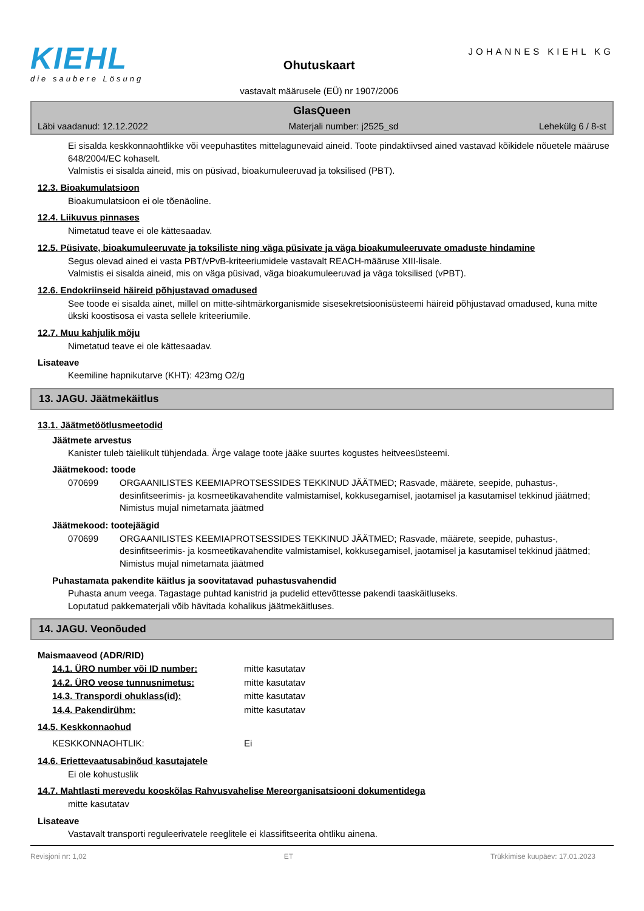KIEHL
die saubere Lösung
Ohutuskaart
vastavalt määrusele (EÜ) nr 1907/2006
JOHANNES KIEHL KG
GlasQueen
Läbi vaadanud: 12.12.2022 Materjali number: j2525_sd Lehekülg 6 / 8-st
Ei sisalda keskkonnaohtlikke või veepuhastites mittelagunevaid aineid. Toote pindaktiivsed ained vastavad kõikidele nõuetele määruse 648/2004/EC kohaselt.
Valmistis ei sisalda aineid, mis on püsivad, bioakumuleeruvad ja toksilised (PBT).
12.3. Bioakumulatsioon
Bioakumulatsioon ei ole tõenäoline.
12.4. Liikuvus pinnases
Nimetatud teave ei ole kättesaadav.
12.5. Püsivate, bioakumuleeruvate ja toksiliste ning väga püsivate ja väga bioakumuleeruvate omaduste hindamine
Segus olevad ained ei vasta PBT/vPvB-kriteeriumidele vastavalt REACH-määruse XIII-lisale.
Valmistis ei sisalda aineid, mis on väga püsivad, väga bioakumuleeruvad ja väga toksilised (vPBT).
12.6. Endokriinseid häireid põhjustavad omadused
See toode ei sisalda ainet, millel on mitte-sihtmärkorganismide sisesekretsioonisüsteemi häireid põhjustavad omadused, kuna mitte ükski koostisosa ei vasta sellele kriteeriumile.
12.7. Muu kahjulik mõju
Nimetatud teave ei ole kättesaadav.
Lisateave
Keemiline hapnikutarve (KHT): 423mg O2/g
13. JAGU. Jäätmekäitlus
13.1. Jäätmetöötlusmeetodid
Jäätmete arvestus
Kanister tuleb täielikult tühjendada. Ärge valage toote jääke suurtes kogustes heitveesüsteemi.
Jäätmekood: toode
| 070699 | ORGAANILISTES KEEMIAPROTSESSIDES TEKKINUD JÄÄTMED; Rasvade, määrete, seepide, puhastus-, desinfitseerimis- ja kosmeetikavahendite valmistamisel, kokkusegamisel, jaotamisel ja kasutamisel tekkinud jäätmed; Nimistus mujal nimetamata jäätmed |
Jäätmekood: tootejäägid
| 070699 | ORGAANILISTES KEEMIAPROTSESSIDES TEKKINUD JÄÄTMED; Rasvade, määrete, seepide, puhastus-, desinfitseerimis- ja kosmeetikavahendite valmistamisel, kokkusegamisel, jaotamisel ja kasutamisel tekkinud jäätmed; Nimistus mujal nimetamata jäätmed |
Puhastamata pakendite käitlus ja soovitatavad puhastusvahendid
Puhasta anum veega. Tagastage puhtad kanistrid ja pudelid ettevõttesse pakendi taaskäitluseks.
Loputatud pakkematerjali võib hävitada kohalikus jäätmekäitluses.
14. JAGU. Veonõuded
Maismaaveod (ADR/RID)
| 14.1. ÜRO number või ID number: | mitte kasutatav |
| 14.2. ÜRO veose tunnusnimetus: | mitte kasutatav |
| 14.3. Transpordi ohuklass(id): | mitte kasutatav |
| 14.4. Pakendirühm: | mitte kasutatav |
14.5. Keskkonnaohud
| KESKKONNAOHTLIK: | Ei |
14.6. Eriettevaatusabinõud kasutajatele
Ei ole kohustuslik
14.7. Mahtlasti merevedu kooskõlas Rahvusvahelise Mereorganisatsiooni dokumentidega
mitte kasutatav
Lisateave
Vastavalt transporti reguleerivatele reeglitele ei klassifitseerita ohtliku ainena.
Revisjoni nr: 1,02 ET Trükkimise kuupäev: 17.01.2023